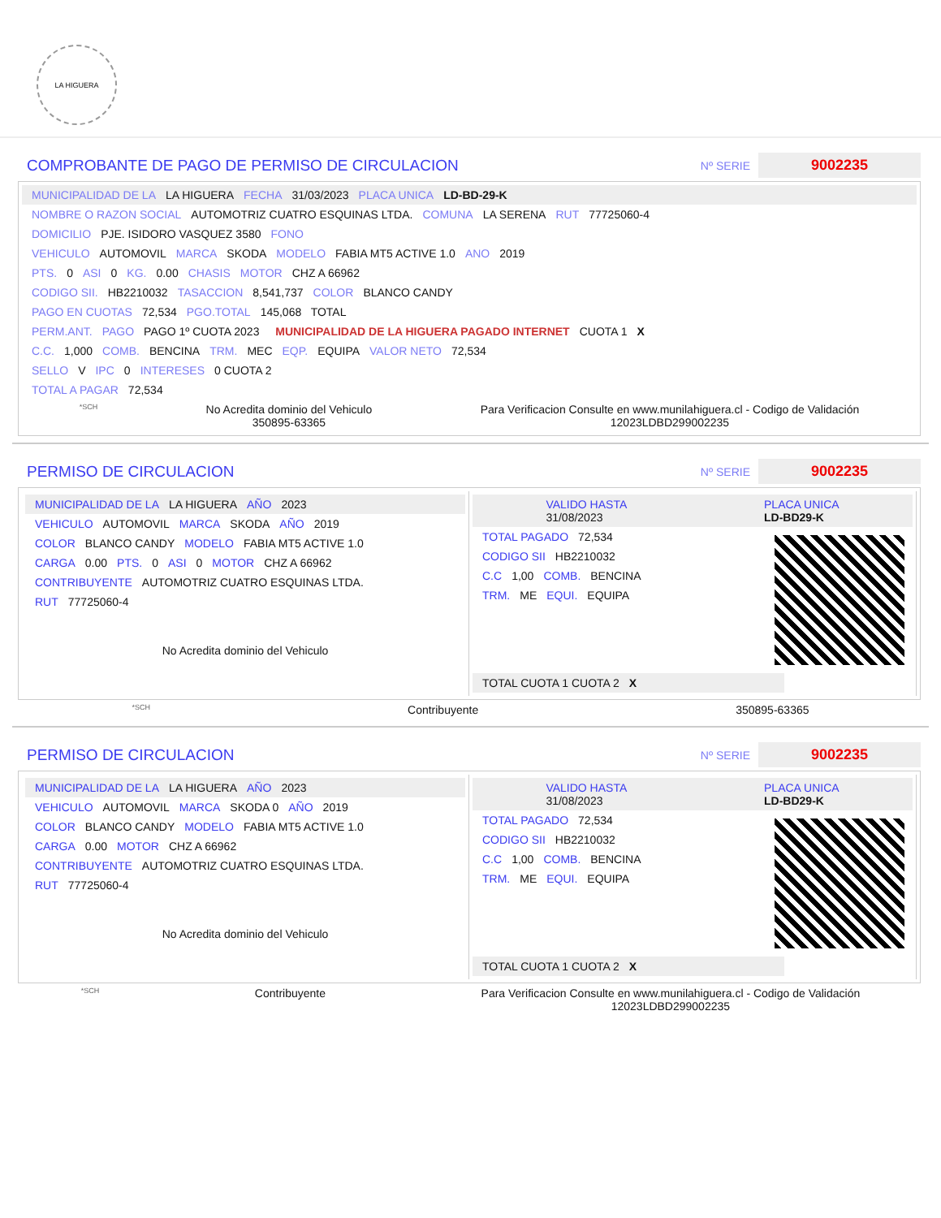LA HIGUERA
COMPROBANTE DE PAGO DE PERMISO DE CIRCULACION
Nº SERIE 9002235
MUNICIPALIDAD DE LA LA HIGUERA FECHA 31/03/2023 PLACA UNICA LD-BD-29-K
NOMBRE O RAZON SOCIAL AUTOMOTRIZ CUATRO ESQUINAS LTDA. COMUNA LA SERENA RUT 77725060-4
DOMICILIO PJE. ISIDORO VASQUEZ 3580 FONO
VEHICULO AUTOMOVIL MARCA SKODA MODELO FABIA MT5 ACTIVE 1.0 ANO 2019
PTS. 0 ASI 0 KG. 0.00 CHASIS MOTOR CHZ A 66962
CODIGO SII. HB2210032 TASACCION 8,541,737 COLOR BLANCO CANDY
PAGO EN CUOTAS 72,534 PGO.TOTAL 145,068 TOTAL
PERM.ANT. PAGO PAGO 1º CUOTA 2023 MUNICIPALIDAD DE LA HIGUERA PAGADO INTERNET CUOTA 1 X
C.C. 1,000 COMB. BENCINA TRM. MEC EQP. EQUIPA VALOR NETO 72,534
SELLO V IPC 0 INTERESES 0 CUOTA 2
TOTAL A PAGAR 72,534
*SCH No Acredita dominio del Vehiculo
350895-63365 Para Verificacion Consulte en www.munilahiguera.cl - Codigo de Validación
12023LDBD299002235
PERMISO DE CIRCULACION
Nº SERIE 9002235
MUNICIPALIDAD DE LA LA HIGUERA AÑO 2023
VEHICULO AUTOMOVIL MARCA SKODA AÑO 2019
COLOR BLANCO CANDY MODELO FABIA MT5 ACTIVE 1.0
CARGA 0.00 PTS. 0 ASI 0 MOTOR CHZ A 66962
CONTRIBUYENTE AUTOMOTRIZ CUATRO ESQUINAS LTDA.
RUT 77725060-4
No Acredita dominio del Vehiculo
VALIDO HASTA
31/08/2023 PLACA UNICA
LD-BD29-K
TOTAL PAGADO 72,534
CODIGO SII HB2210032
C.C 1,00 COMB. BENCINA
TRM. ME EQUI. EQUIPA
TOTAL CUOTA 1 CUOTA 2
X
*SCH Contribuyente 350895-63365
PERMISO DE CIRCULACION
Nº SERIE 9002235
MUNICIPALIDAD DE LA LA HIGUERA AÑO 2023
VEHICULO AUTOMOVIL MARCA SKODA 0 AÑO 2019
COLOR BLANCO CANDY MODELO FABIA MT5 ACTIVE 1.0
CARGA 0.00 MOTOR CHZ A 66962
CONTRIBUYENTE AUTOMOTRIZ CUATRO ESQUINAS LTDA.
RUT 77725060-4
No Acredita dominio del Vehiculo
VALIDO HASTA
31/08/2023 PLACA UNICA
LD-BD29-K
TOTAL PAGADO 72,534
CODIGO SII HB2210032
C.C 1,00 COMB. BENCINA
TRM. ME EQUI. EQUIPA
TOTAL CUOTA 1 CUOTA 2
X
*SCH Contribuyente Para Verificacion Consulte en www.munilahiguera.cl - Codigo de Validación
12023LDBD299002235